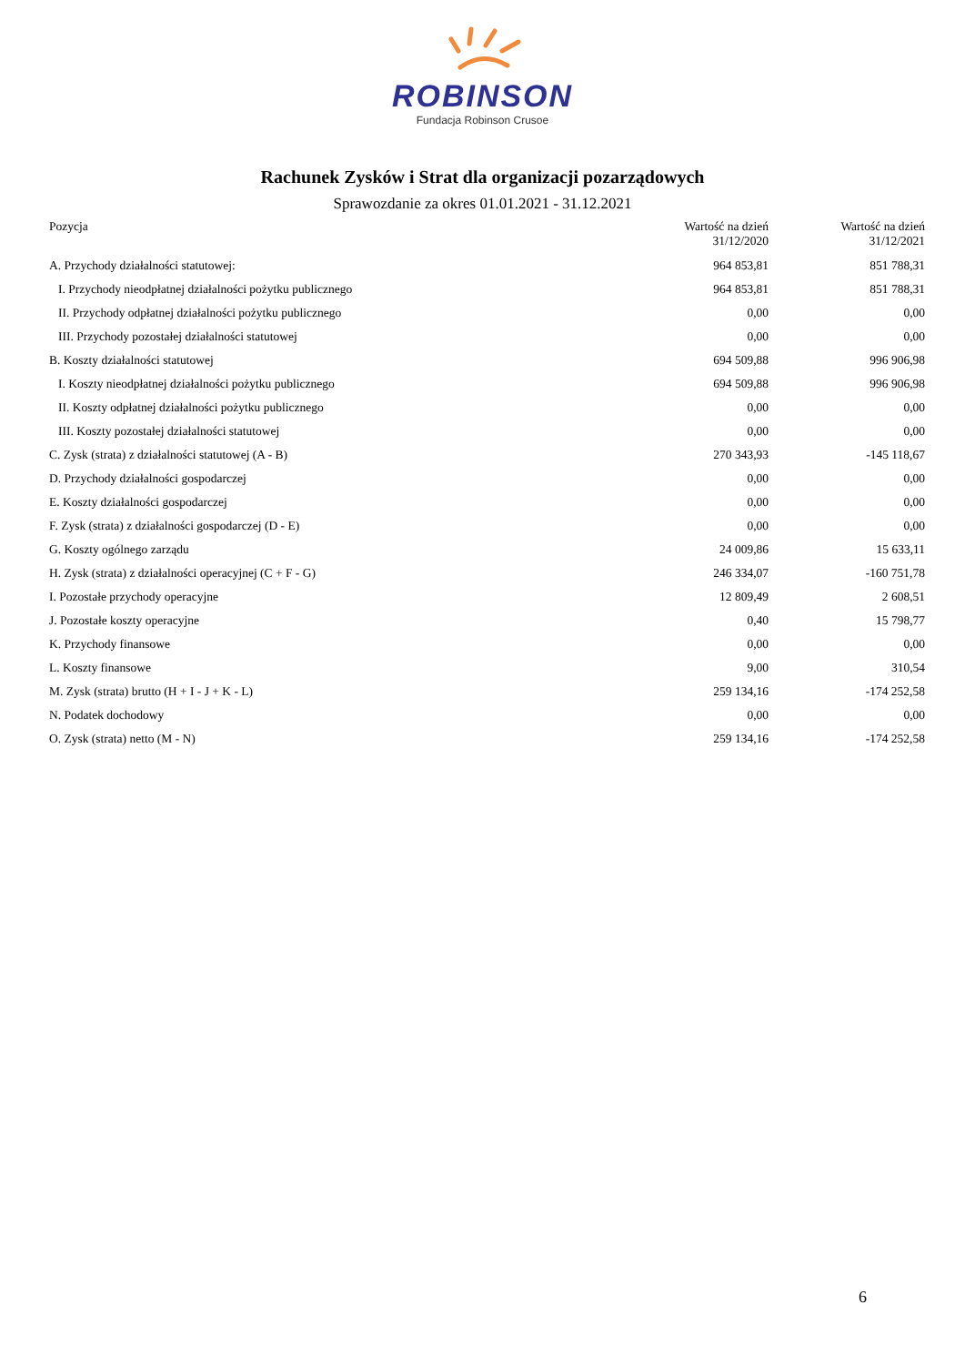ROBINSON
Fundacja Robinson Crusoe
Rachunek Zysków i Strat dla organizacji pozarządowych
Sprawozdanie za okres 01.01.2021 - 31.12.2021
| Pozycja | Wartość na dzień 31/12/2020 | Wartość na dzień 31/12/2021 |
| --- | --- | --- |
| A. Przychody działalności statutowej: | 964 853,81 | 851 788,31 |
| I. Przychody nieodpłatnej działalności pożytku publicznego | 964 853,81 | 851 788,31 |
| II. Przychody odpłatnej działalności pożytku publicznego | 0,00 | 0,00 |
| III. Przychody pozostałej działalności statutowej | 0,00 | 0,00 |
| B. Koszty działalności statutowej | 694 509,88 | 996 906,98 |
| I. Koszty nieodpłatnej działalności pożytku publicznego | 694 509,88 | 996 906,98 |
| II. Koszty odpłatnej działalności pożytku publicznego | 0,00 | 0,00 |
| III. Koszty pozostałej działalności statutowej | 0,00 | 0,00 |
| C. Zysk (strata) z działalności statutowej (A - B) | 270 343,93 | -145 118,67 |
| D. Przychody działalności gospodarczej | 0,00 | 0,00 |
| E. Koszty działalności gospodarczej | 0,00 | 0,00 |
| F. Zysk (strata) z działalności gospodarczej (D - E) | 0,00 | 0,00 |
| G. Koszty ogólnego zarządu | 24 009,86 | 15 633,11 |
| H. Zysk (strata) z działalności operacyjnej (C + F - G) | 246 334,07 | -160 751,78 |
| I. Pozostałe przychody operacyjne | 12 809,49 | 2 608,51 |
| J. Pozostałe koszty operacyjne | 0,40 | 15 798,77 |
| K. Przychody finansowe | 0,00 | 0,00 |
| L. Koszty finansowe | 9,00 | 310,54 |
| M. Zysk (strata) brutto (H + I - J + K - L) | 259 134,16 | -174 252,58 |
| N. Podatek dochodowy | 0,00 | 0,00 |
| O. Zysk (strata) netto (M - N) | 259 134,16 | -174 252,58 |
6